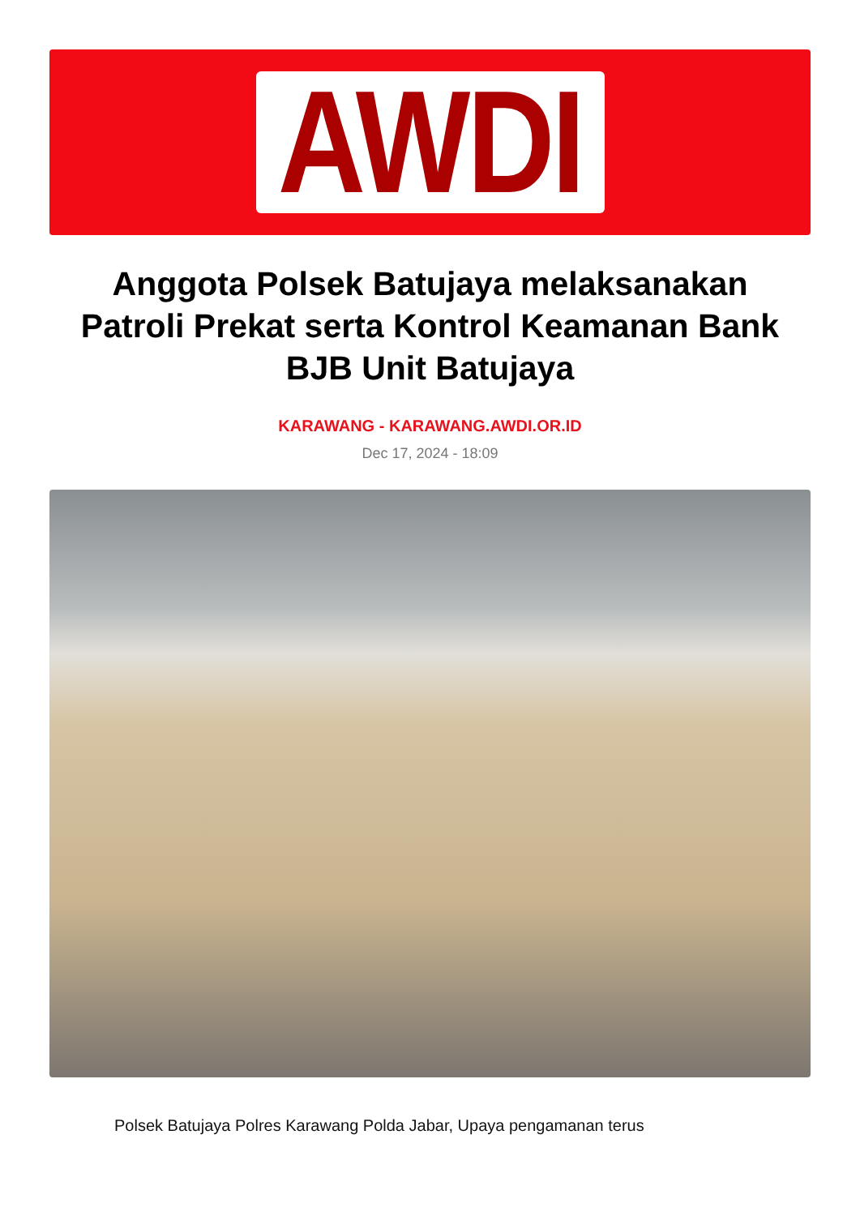AWDI
Anggota Polsek Batujaya melaksanakan Patroli Prekat serta Kontrol Keamanan Bank BJB Unit Batujaya
KARAWANG - KARAWANG.AWDI.OR.ID
Dec 17, 2024 - 18:09
Polsek Batujaya Polres Karawang Polda Jabar, Upaya pengamanan terus